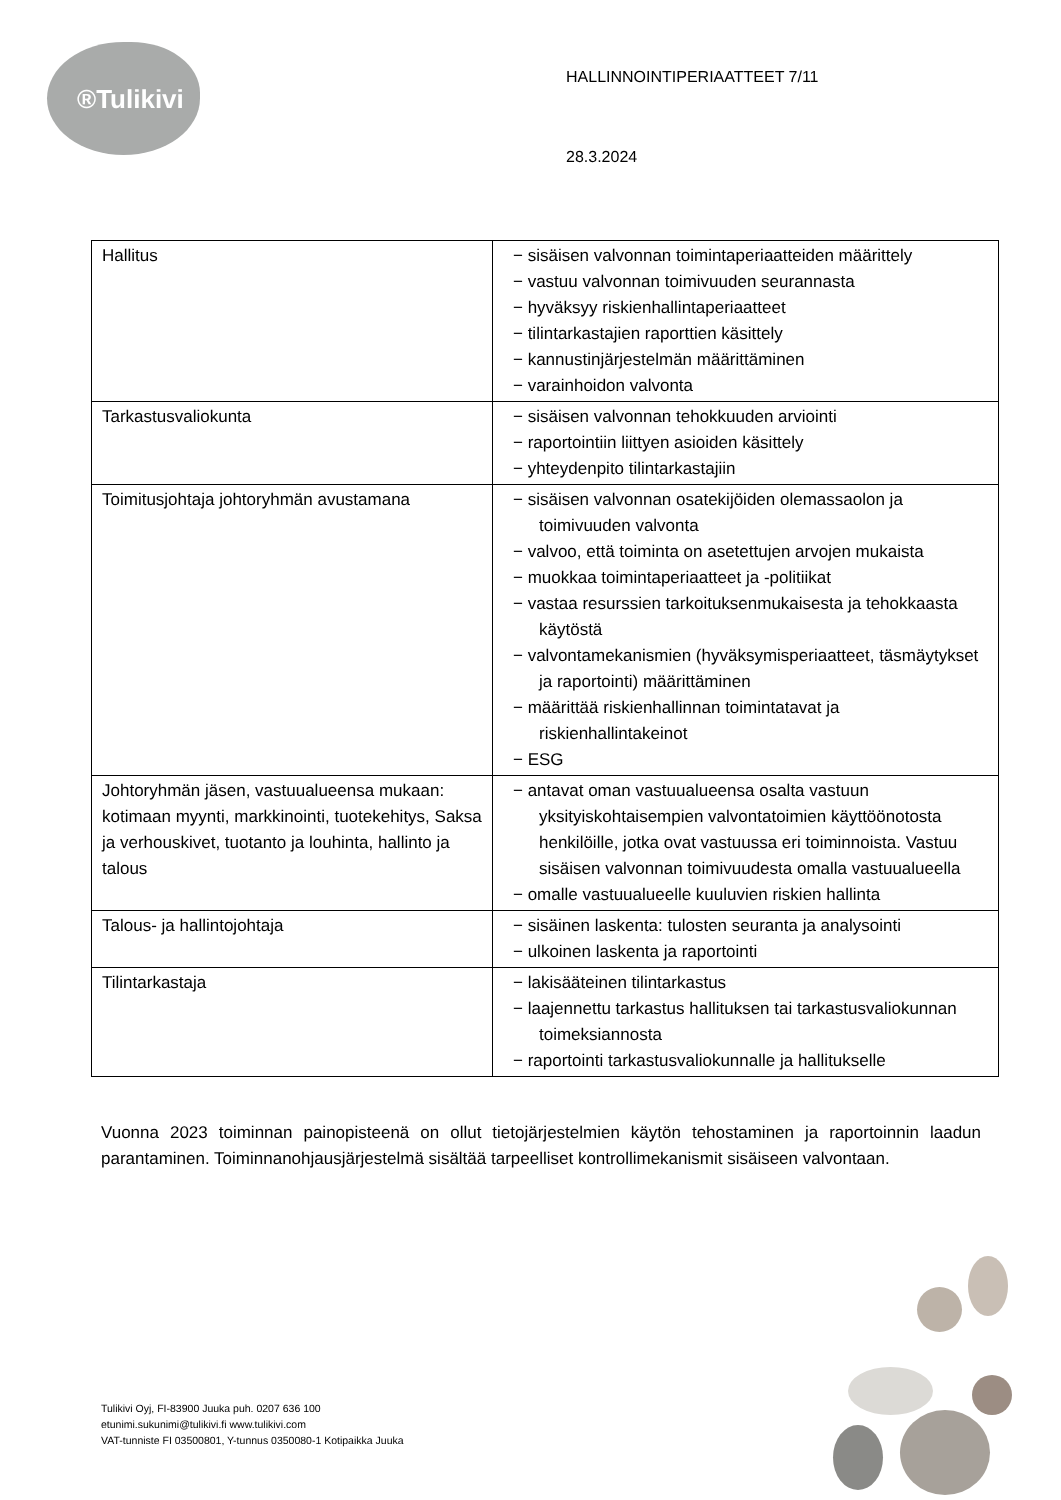®Tulikivi
HALLINNOINTIPERIAATTEET 7/11
28.3.2024
| Hallitus | − sisäisen valvonnan toimintaperiaatteiden määrittely − vastuu valvonnan toimivuuden seurannasta − hyväksyy riskienhallintaperiaatteet − tilintarkastajien raporttien käsittely − kannustinjärjestelmän määrittäminen − varainhoidon valvonta |
| Tarkastusvaliokunta | − sisäisen valvonnan tehokkuuden arviointi − raportointiin liittyen asioiden käsittely − yhteydenpito tilintarkastajiin |
| Toimitusjohtaja johtoryhmän avustamana | − sisäisen valvonnan osatekijöiden olemassaolon ja toimivuuden valvonta − valvoo, että toiminta on asetettujen arvojen mukaista − muokkaa toimintaperiaatteet ja -politiikat − vastaa resurssien tarkoituksenmukaisesta ja tehokkaasta käytöstä − valvontamekanismien (hyväksymisperiaatteet, täsmäytykset ja raportointi) määrittäminen − määrittää riskienhallinnan toimintatavat ja riskienhallintakeinot − ESG |
| Johtoryhmän jäsen, vastuualueensa mukaan: kotimaan myynti, markkinointi, tuotekehitys, Saksa ja verhouskivet, tuotanto ja louhinta, hallinto ja talous | − antavat oman vastuualueensa osalta vastuun yksityiskohtaisempien valvontatoimien käyttöönotosta henkilöille, jotka ovat vastuussa eri toiminnoista. Vastuu sisäisen valvonnan toimivuudesta omalla vastuualueella − omalle vastuualueelle kuuluvien riskien hallinta |
| Talous- ja hallintojohtaja | − sisäinen laskenta: tulosten seuranta ja analysointi − ulkoinen laskenta ja raportointi |
| Tilintarkastaja | − lakisääteinen tilintarkastus − laajennettu tarkastus hallituksen tai tarkastusvaliokunnan toimeksiannosta − raportointi tarkastusvaliokunnalle ja hallitukselle |
Vuonna 2023 toiminnan painopisteenä on ollut tietojärjestelmien käytön tehostaminen ja raportoinnin laadun parantaminen. Toiminnanohjausjärjestelmä sisältää tarpeelliset kontrollimekanismit sisäiseen valvontaan.
Tulikivi Oyj, FI-83900 Juuka puh. 0207 636 100
etunimi.sukunimi@tulikivi.fi www.tulikivi.com
VAT-tunniste FI 03500801, Y-tunnus 0350080-1 Kotipaikka Juuka